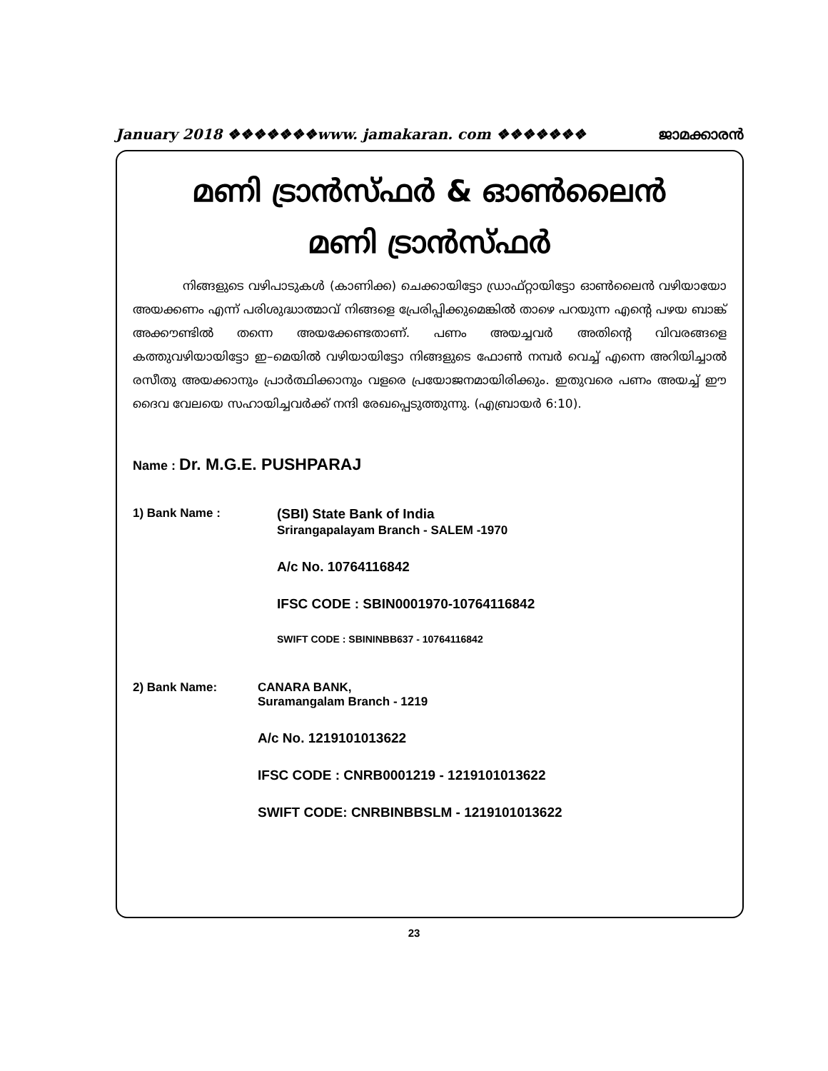January 2018 ❖❖❖❖❖❖❖www. jamakaran. com ❖❖❖❖❖❖❖ ജാമക്കാരൻ
മണി ട്രാൻസ്ഫർ & ഓൺലൈൻ
മണി ട്രാൻസ്ഫർ
നിങ്ങളുടെ വഴിപാടുകൾ (കാണിക്ക) ചെക്കായിട്ടോ ഡ്രാഫ്റ്റായിട്ടോ ഓൺലൈൻ വഴിയായോ അയക്കണം എന്ന് പരിശുദ്ധാത്മാവ് നിങ്ങളെ പ്രേരിപ്പിക്കുമെങ്കിൽ താഴെ പറയുന്ന എന്റെ പഴയ ബാങ്ക് അക്കൗണ്ടിൽ തന്നെ അയക്കേണ്ടതാണ്. പണം അയച്ചവർ അതിന്റെ വിവരങ്ങളെ കത്തുവഴിയായിട്ടോ ഇ–മെയിൽ വഴിയായിട്ടോ നിങ്ങളുടെ ഫോൺ നമ്പർ വെച്ച് എന്നെ അറിയിച്ചാൽ രസീതു അയക്കാനും പ്രാർത്ഥിക്കാനും വളരെ പ്രയോജനമായിരിക്കും. ഇതുവരെ പണം അയച്ച് ഈ ദൈവ വേലയെ സഹായിച്ചവർക്ക് നന്ദി രേഖപ്പെടുത്തുന്നു. (എബ്രായർ 6:10).
Name : Dr. M.G.E. PUSHPARAJ
1) Bank Name : (SBI) State Bank of India
Srirangapalayam Branch - SALEM -1970
A/c No. 10764116842
IFSC CODE : SBIN0001970-10764116842
SWIFT CODE : SBININBB637 - 10764116842
2) Bank Name: CANARA BANK,
Suramangalam Branch - 1219
A/c No. 1219101013622
IFSC CODE : CNRB0001219 - 1219101013622
SWIFT CODE: CNRBINBBSLM - 1219101013622
23